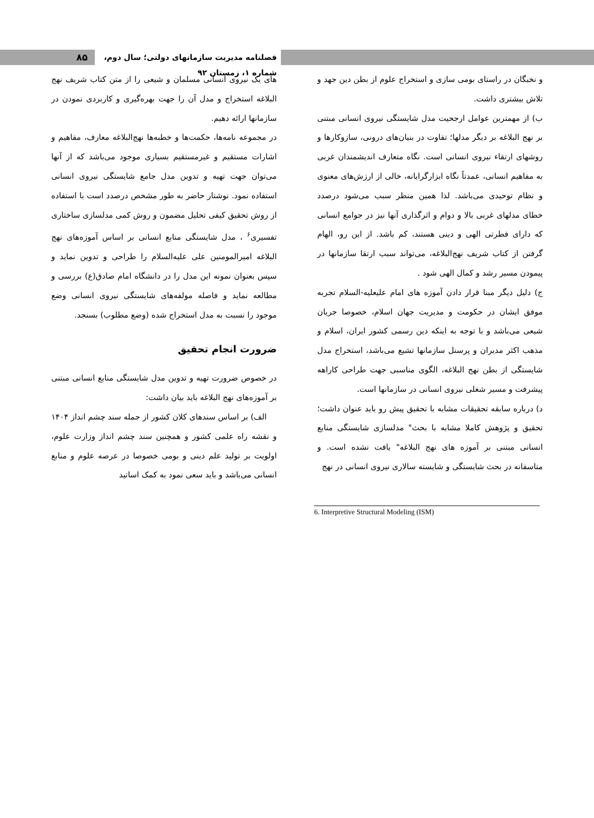۸۵
فصلنامه مدیریت سازمانهای دولتی؛ سال دوم، شماره ۱، زمستان ۹۲
های یک نیروی انسانی مسلمان و شیعی را از متن کتاب شریف نهج البلاغه استخراج و مدل آن را جهت بهره‌گیری و کاربردی نمودن در سازمانها ارائه دهیم.
در مجموعه نامه‌ها، حکمت‌ها و خطبه‌ها نهج‌البلاغه معارف، مفاهیم و اشارات مستقیم و غیرمستقیم بسیاری موجود می‌باشد که از آنها می‌توان جهت تهیه و تدوین مدل جامع شایستگی نیروی انسانی استفاده نمود. نوشتار حاضر به طور مشخص درصدد است با استفاده از روش تحقیق کیفی تحلیل مضمون و روش کمی مدلسازی ساختاری تفسیری<sup>۶</sup> ، مدل شایستگی منابع انسانی بر اساس آموزه‌های نهج البلاغه امیرالمومنین علی علیه‌السلام را طراحی و تدوین نماید و سپس بعنوان نمونه این مدل را در دانشگاه امام صادق(ع) بررسی و مطالعه نماید و فاصله مولفه‌های شایستگی نیروی انسانی وضع موجود را نسبت به مدل استخراج شده (وضع مطلوب) بسنجد.
ضرورت انجام تحقیق
در خصوص ضرورت تهیه و تدوین مدل شایستگی منابع انسانی مبتنی بر آموزه‌های نهج البلاغه باید بیان داشت:
الف) بر اساس سندهای کلان کشور از جمله سند چشم انداز ۱۴۰۴ و نقشه راه علمی کشور و همچنین سند چشم انداز وزارت علوم، اولویت بر تولید علم دینی و بومی خصوصا در عرصه علوم و منابع انسانی می‌باشد و باید سعی نمود به کمک اساتید
و نخبگان در راستای بومی سازی و استخراج علوم از بطن دین جهد و تلاش بیشتری داشت.
ب) از مهمترین عوامل ارجحیت مدل شایستگی نیروی انسانی مبتنی بر نهج البلاغه بر دیگر مدلها؛ تفاوت در بنیان‌های درونی، سازوکارها و روشهای ارتقاء نیروی انسانی است. نگاه متعارف اندیشمندان غربی به مفاهیم انسانی، عمدتاً نگاه ابزارگرایانه، خالی از ارزش‌های معنوی و نظام توحیدی می‌باشد. لذا همین منظر سبب می‌شود درصدد خطای مدلهای غربی بالا و دوام و اثرگذاری آنها نیز در جوامع انسانی که دارای فطرتی الهی و دینی هستند، کم باشد. از این رو، الهام گرفتن از کتاب شریف نهج‌البلاغه، می‌تواند سبب ارتقا سازمانها در پیمودن مسیر رشد و کمال الهی شود .
ج) دلیل دیگر مبنا قرار دادن آموزه های امام علیعلیه-السلام تجربه موفق ایشان در حکومت و مدیریت جهان اسلام، خصوصا جریان شیعی می‌باشد و با توجه به اینکه دین رسمی کشور ایران، اسلام و مذهب اکثر مدیران و پرسنل سازمانها تشیع می‌باشد، استخراج مدل شایستگی از بطن نهج البلاغه، الگوی مناسبی جهت طراحی کاراهه پیشرفت و مسیر شغلی نیروی انسانی در سازمانها است.
د) درباره سابقه تحقیقات مشابه با تحقیق پیش رو باید عنوان داشت؛ تحقیق و پژوهش کاملا مشابه با بحث" مدلسازی شایستگی منابع انسانی مبتنی بر آموزه های نهج البلاغه" یافت نشده است. و متاسفانه در بحث شایستگی و شایسته سالاری نیروی انسانی در نهج
6. Interpretive Structural Modeling (ISM)